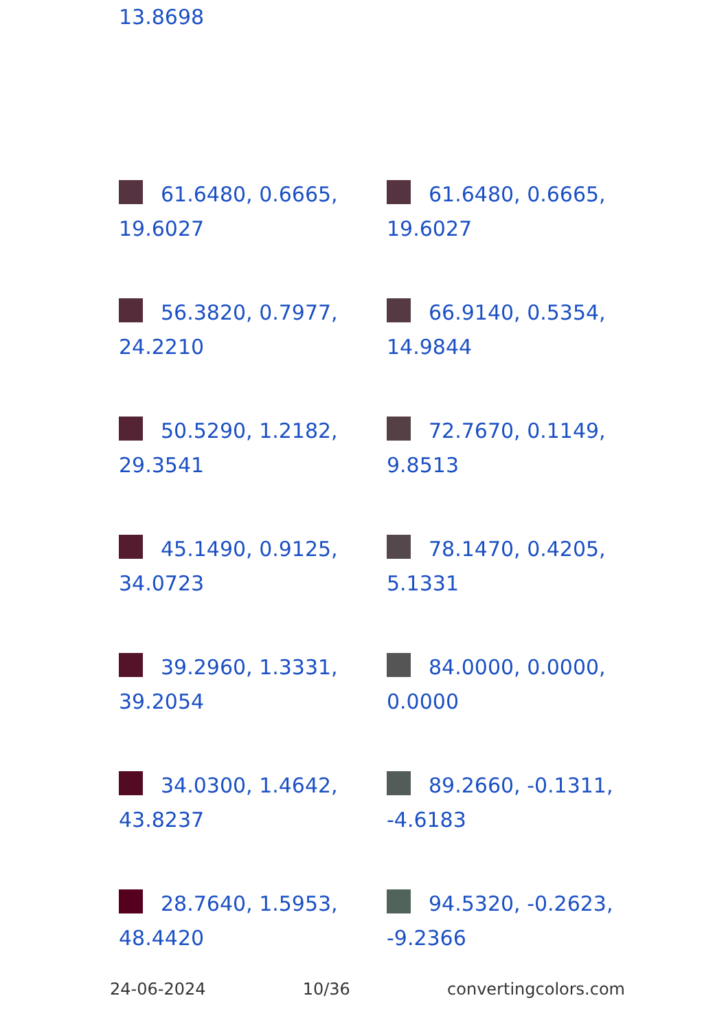13.8698
61.6480, 0.6665, 19.6027
61.6480, 0.6665, 19.6027
56.3820, 0.7977, 24.2210
66.9140, 0.5354, 14.9844
50.5290, 1.2182, 29.3541
72.7670, 0.1149, 9.8513
45.1490, 0.9125, 34.0723
78.1470, 0.4205, 5.1331
39.2960, 1.3331, 39.2054
84.0000, 0.0000, 0.0000
34.0300, 1.4642, 43.8237
89.2660, -0.1311, -4.6183
28.7640, 1.5953, 48.4420
94.5320, -0.2623, -9.2366
24-06-2024 10/36 convertingcolors.com